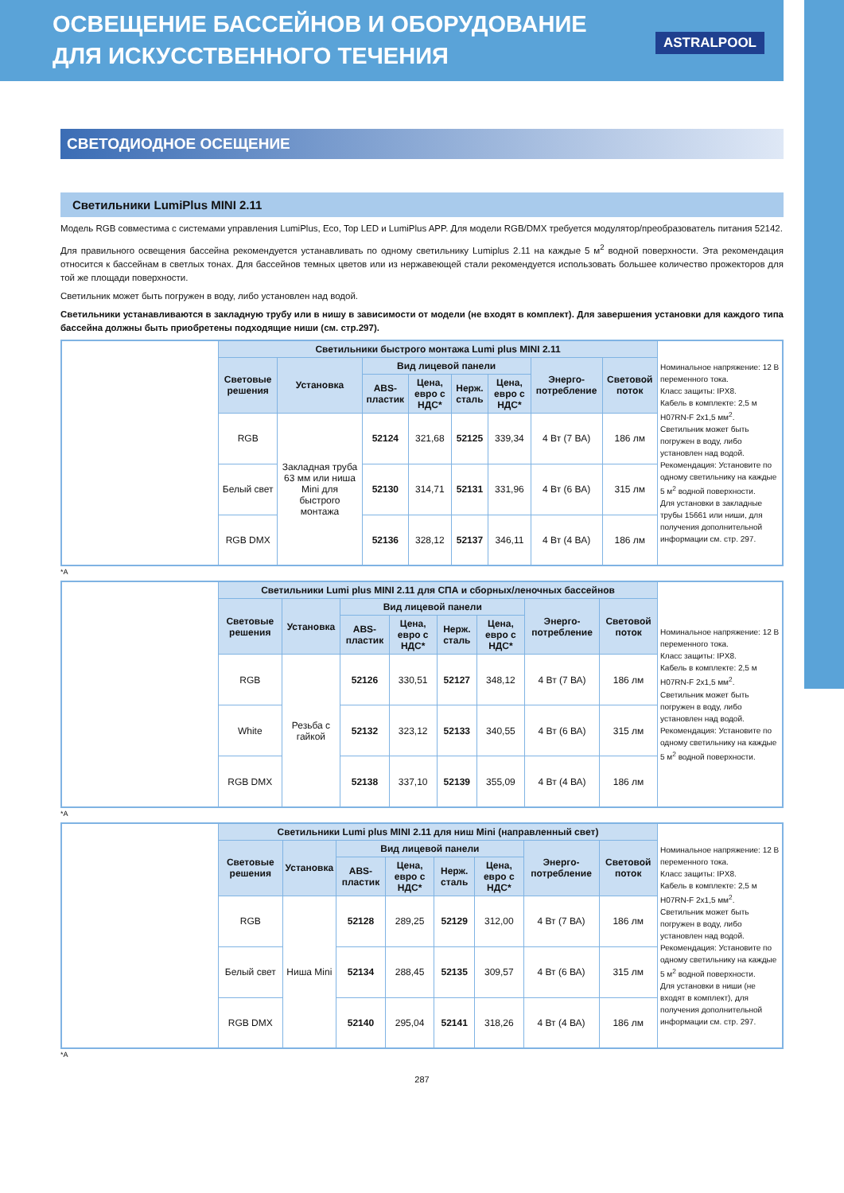ОСВЕЩЕНИЕ БАССЕЙНОВ И ОБОРУДОВАНИЕ
ДЛЯ ИСКУССТВЕННОГО ТЕЧЕНИЯ
ASTRALPOOL
СВЕТОДИОДНОЕ ОСЕЩЕНИЕ
Светильники LumiPlus MINI 2.11
Модель RGB совместима с системами управления LumiPlus, Eco, Top LED и LumiPlus APP. Для модели RGB/DMX требуется модулятор/преобразователь питания 52142.
Для правильного освещения бассейна рекомендуется устанавливать по одному светильнику Lumiplus 2.11 на каждые 5 м<sup>2</sup> водной поверхности. Эта рекомендация относится к бассейнам в светлых тонах. Для бассейнов темных цветов или из нержавеющей стали рекомендуется использовать большее количество прожекторов для той же площади поверхности.
Светильник может быть погружен в воду, либо установлен над водой.
Светильники устанавливаются в закладную трубу или в нишу в зависимости от модели (не входят в комплект). Для завершения установки для каждого типа бассейна должны быть приобретены подходящие ниши (см. стр.297).
| | Светильники быстрого монтажа Lumi plus MINI 2.11 | | | | | | | | Номинальное напряжение: 12 В переменного тока. Класс защиты: IPX8. Кабель в комплекте: 2,5 м H07RN-F 2x1,5 мм<sup>2</sup>. Светильник может быть погружен в воду, либо установлен над водой. Рекомендация: Установите по одному светильнику на каждые 5 м<sup>2</sup> водной поверхности. Для установки в закладные трубы 15661 или ниши, для получения дополнительной информации см. стр. 297. |
| | Световые решения | Установка | Вид лицевой панели | | | | Энерго-потребление | Световой поток | |
| | | | ABS-пластик | Цена, евро с НДС* | Нерж. сталь | Цена, евро с НДС* | | | |
| | RGB | Закладная труба 63 мм или ниша Mini для быстрого монтажа | 52124 | 321,68 | 52125 | 339,34 | 4 Вт (7 ВА) | 186 лм | |
| | Белый свет | | 52130 | 314,71 | 52131 | 331,96 | 4 Вт (6 ВА) | 315 лм | |
| | RGB DMX | | 52136 | 328,12 | 52137 | 346,11 | 4 Вт (4 ВА) | 186 лм | |
*A
| | Светильники Lumi plus MINI 2.11 для СПА и сборных/леночных бассейнов | | | | | | | | Номинальное напряжение: 12 В переменного тока. Класс защиты: IPX8. Кабель в комплекте: 2,5 м H07RN-F 2x1,5 мм<sup>2</sup>. Светильник может быть погружен в воду, либо установлен над водой. Рекомендация: Установите по одному светильнику на каждые 5 м<sup>2</sup> водной поверхности. |
| | Световые решения | Установка | Вид лицевой панели | | | | Энерго-потребление | Световой поток | |
| | | | ABS-пластик | Цена, евро с НДС* | Нерж. сталь | Цена, евро с НДС* | | | |
| | RGB | Резьба с гайкой | 52126 | 330,51 | 52127 | 348,12 | 4 Вт (7 ВА) | 186 лм | |
| | White | | 52132 | 323,12 | 52133 | 340,55 | 4 Вт (6 ВА) | 315 лм | |
| | RGB DMX | | 52138 | 337,10 | 52139 | 355,09 | 4 Вт (4 ВА) | 186 лм | |
*A
| | Светильники Lumi plus MINI 2.11 для ниш Mini (направленный свет) | | | | | | | | Номинальное напряжение: 12 В переменного тока. Класс защиты: IPX8. Кабель в комплекте: 2,5 м H07RN-F 2x1,5 мм<sup>2</sup>. Светильник может быть погружен в воду, либо установлен над водой. Рекомендация: Установите по одному светильнику на каждые 5 м<sup>2</sup> водной поверхности. Для установки в ниши (не входят в комплект), для получения дополнительной информации см. стр. 297. |
| | Световые решения | Установка | Вид лицевой панели | | | | Энерго-потребление | Световой поток | |
| | | | ABS-пластик | Цена, евро с НДС* | Нерж. сталь | Цена, евро с НДС* | | | |
| | RGB | Ниша Mini | 52128 | 289,25 | 52129 | 312,00 | 4 Вт (7 ВА) | 186 лм | |
| | Белый свет | | 52134 | 288,45 | 52135 | 309,57 | 4 Вт (6 ВА) | 315 лм | |
| | RGB DMX | | 52140 | 295,04 | 52141 | 318,26 | 4 Вт (4 ВА) | 186 лм | |
*A
287